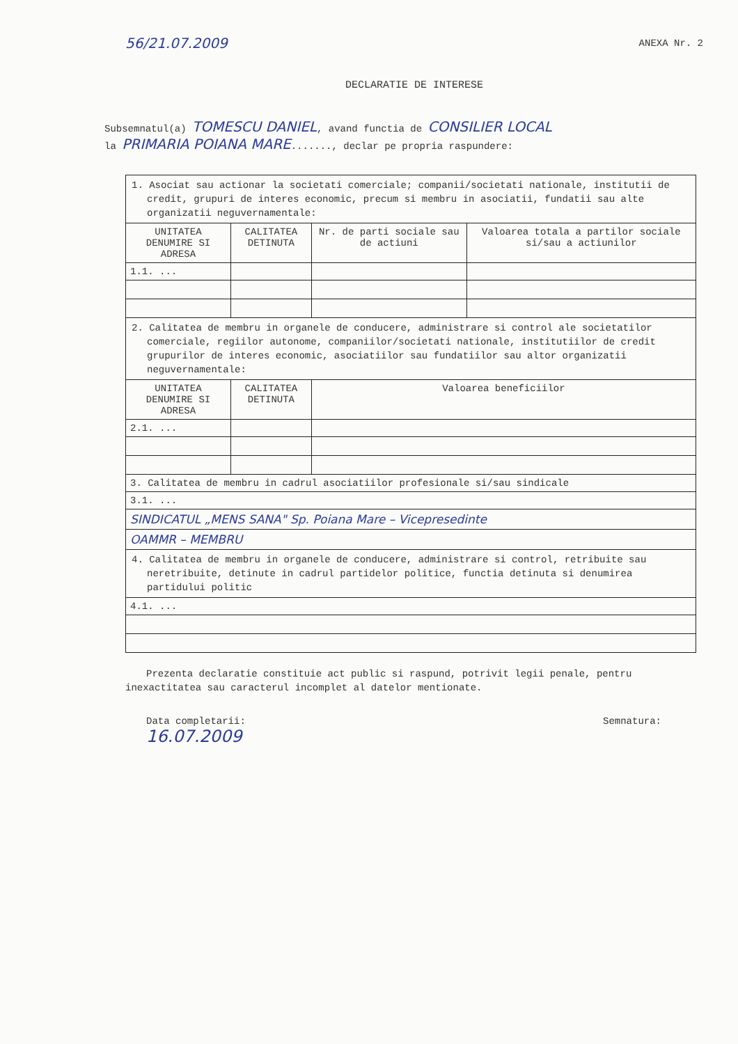56/21.07.2009 ANEXA Nr. 2
DECLARATIE DE INTERESE
Subsemnatul(a) TOMESCU DANIEL, avand functia de CONSILIER LOCAL
la PRIMARIA POIANA MARE......., declar pe propria raspundere:
| 1. Asociat sau actionar la societati comerciale; companii/societati nationale, institutii de credit, grupuri de interes economic, precum si membru in asociatii, fundatii sau alte organizatii neguvernamentale: | | | |
| UNITATEA DENUMIRE SI ADRESA | CALITATEA DETINUTA | Nr. de parti sociale sau de actiuni | Valoarea totala a partilor sociale si/sau a actiunilor |
| 1.1. ... | | | |
| 2. Calitatea de membru in organele de conducere, administrare si control ale societatilor comerciale, regiilor autonome, companiilor/societati nationale, institutiilor de credit grupurilor de interes economic, asociatiilor sau fundatiilor sau altor organizatii neguvernamentale: | | | |
| UNITATEA DENUMIRE SI ADRESA | CALITATEA DETINUTA | Valoarea beneficiilor | |
| 2.1. ... | | | |
| 3. Calitatea de membru in cadrul asociatiilor profesionale si/sau sindicale | | | |
| 3.1. ... | | | |
| SINDICATUL „MENS SANA" Sp. Poiana Mare – Vicepresedinte | | | |
| OAMMR – MEMBRU | | | |
| 4. Calitatea de membru in organele de conducere, administrare si control, retribuite sau neretribuite, detinute in cadrul partidelor politice, functia detinuta si denumirea partidului politic | | | |
| 4.1. ... | | | |
Prezenta declaratie constituie act public si raspund, potrivit legii penale, pentru inexactitatea sau caracterul incomplet al datelor mentionate.
Data completarii:
16.07.2009
Semnatura: